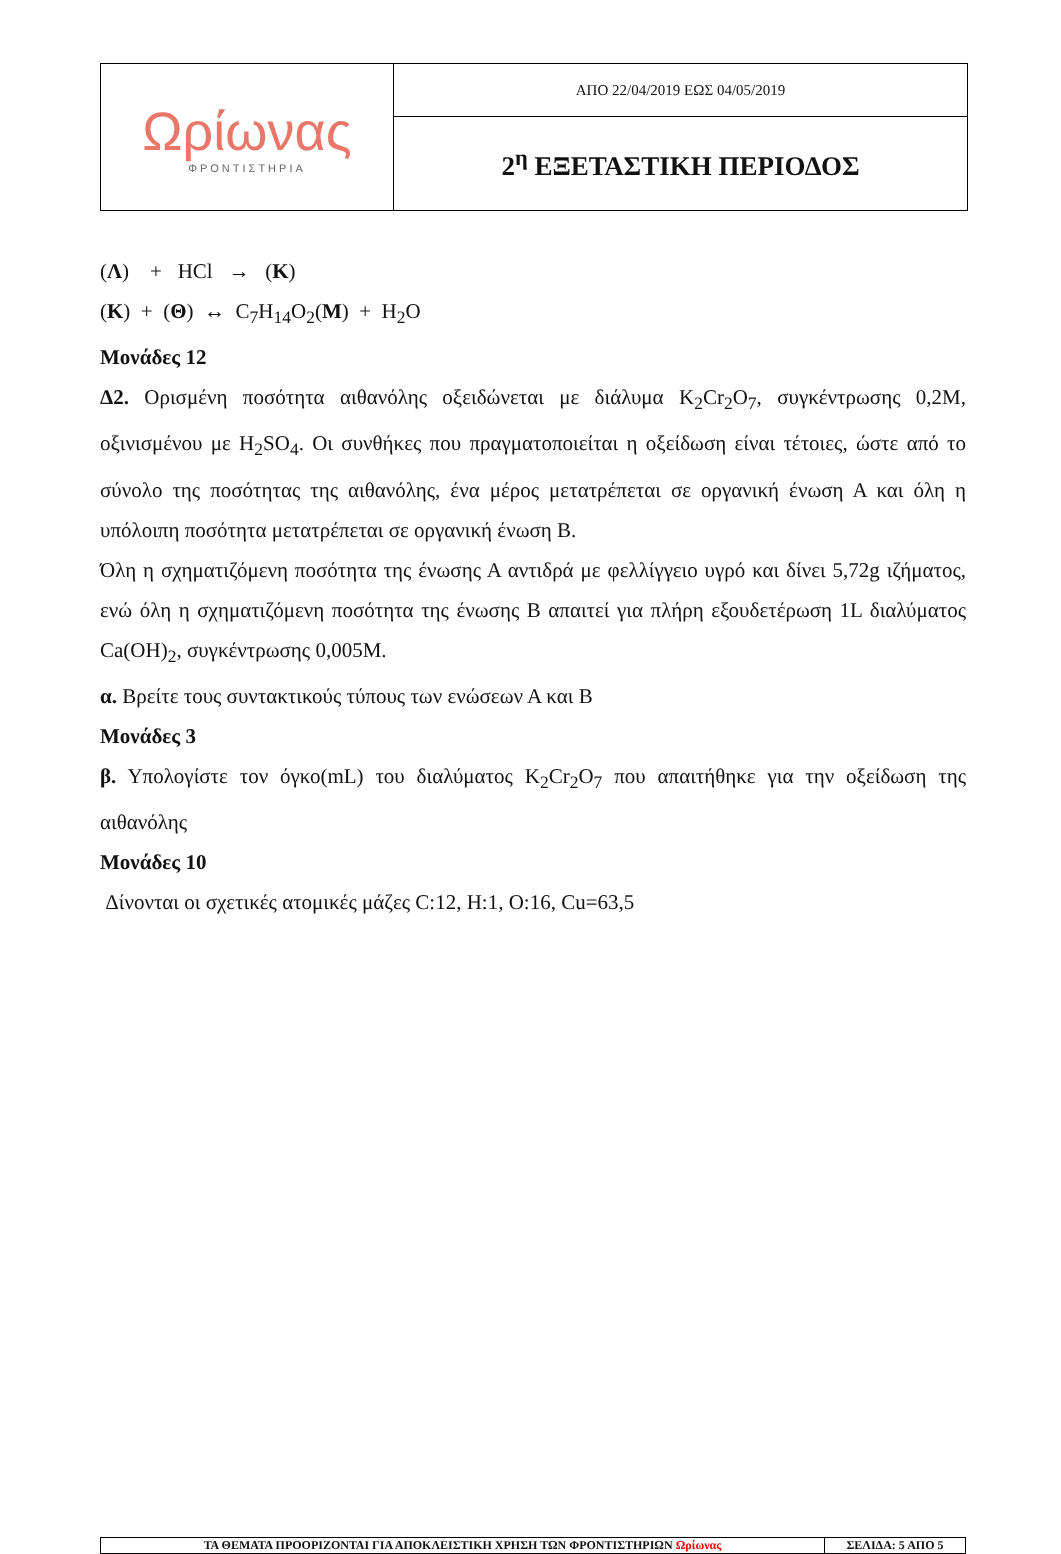| Ωρίωνας ΦΡΟΝΤΙΣΤΗΡΙΑ | ΑΠΟ 22/04/2019 ΕΩΣ 04/05/2019 |
| | 2<sup>η</sup> ΕΞΕΤΑΣΤΙΚΗ ΠΕΡΙΟΔΟΣ |
(Λ) + HCl → (Κ)
(Κ) + (Θ) ↔ C<sub>7</sub>H<sub>14</sub>O<sub>2</sub>(Μ) + H<sub>2</sub>O
Μονάδες 12
Δ2. Ορισμένη ποσότητα αιθανόλης οξειδώνεται με διάλυμα K<sub>2</sub>Cr<sub>2</sub>O<sub>7</sub>, συγκέντρωσης 0,2Μ, οξινισμένου με H<sub>2</sub>SO<sub>4</sub>. Οι συνθήκες που πραγματοποιείται η οξείδωση είναι τέτοιες, ώστε από το σύνολο της ποσότητας της αιθανόλης, ένα μέρος μετατρέπεται σε οργανική ένωση Α και όλη η υπόλοιπη ποσότητα μετατρέπεται σε οργανική ένωση Β.
Όλη η σχηματιζόμενη ποσότητα της ένωσης Α αντιδρά με φελλίγγειο υγρό και δίνει 5,72g ιζήματος, ενώ όλη η σχηματιζόμενη ποσότητα της ένωσης Β απαιτεί για πλήρη εξουδετέρωση 1L διαλύματος Ca(OH)<sub>2</sub>, συγκέντρωσης 0,005Μ.
α. Βρείτε τους συντακτικούς τύπους των ενώσεων Α και Β
Μονάδες 3
β. Υπολογίστε τον όγκο(mL) του διαλύματος K<sub>2</sub>Cr<sub>2</sub>O<sub>7</sub> που απαιτήθηκε για την οξείδωση της αιθανόλης
Μονάδες 10
Δίνονται οι σχετικές ατομικές μάζες C:12, H:1, O:16, Cu=63,5
| ΤΑ ΘΕΜΑΤΑ ΠΡΟΟΡΙΖΟΝΤΑΙ ΓΙΑ ΑΠΟΚΛΕΙΣΤΙΚΗ ΧΡΗΣΗ ΤΩΝ ΦΡΟΝΤΙΣΤΗΡΙΩΝ Ωρίωνας | ΣΕΛΙΔΑ: 5 ΑΠΟ 5 |